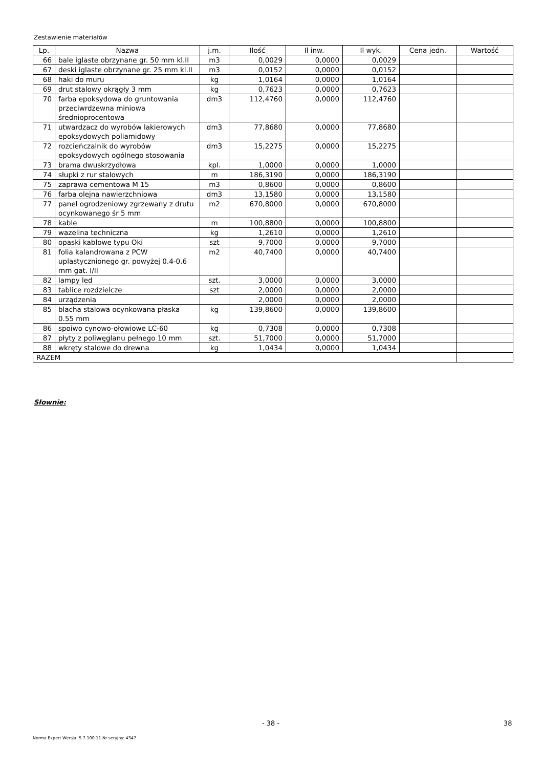Zestawienie materiałów
| Lp. | Nazwa | j.m. | Ilość | Il inw. | Il wyk. | Cena jedn. | Wartość |
| --- | --- | --- | --- | --- | --- | --- | --- |
| 66 | bale iglaste obrzynane gr. 50 mm kl.II | m3 | 0,0029 | 0,0000 | 0,0029 | | |
| 67 | deski iglaste obrzynane gr. 25 mm kl.II | m3 | 0,0152 | 0,0000 | 0,0152 | | |
| 68 | haki do muru | kg | 1,0164 | 0,0000 | 1,0164 | | |
| 69 | drut stalowy okrągły 3 mm | kg | 0,7623 | 0,0000 | 0,7623 | | |
| 70 | farba epoksydowa do gruntowania przeciwrdzewna miniowa średnioprocentowa | dm3 | 112,4760 | 0,0000 | 112,4760 | | |
| 71 | utwardzacz do wyrobów lakierowych epoksydowych poliamidowy | dm3 | 77,8680 | 0,0000 | 77,8680 | | |
| 72 | rozcieńczalnik do wyrobów epoksydowych ogólnego stosowania | dm3 | 15,2275 | 0,0000 | 15,2275 | | |
| 73 | brama dwuskrzydłowa | kpl. | 1,0000 | 0,0000 | 1,0000 | | |
| 74 | słupki z rur stalowych | m | 186,3190 | 0,0000 | 186,3190 | | |
| 75 | zaprawa cementowa M 15 | m3 | 0,8600 | 0,0000 | 0,8600 | | |
| 76 | farba olejna nawierzchniowa | dm3 | 13,1580 | 0,0000 | 13,1580 | | |
| 77 | panel ogrodzeniowy zgrzewany z drutu ocynkowanego śr 5 mm | m2 | 670,8000 | 0,0000 | 670,8000 | | |
| 78 | kable | m | 100,8800 | 0,0000 | 100,8800 | | |
| 79 | wazelina techniczna | kg | 1,2610 | 0,0000 | 1,2610 | | |
| 80 | opaski kablowe typu Oki | szt | 9,7000 | 0,0000 | 9,7000 | | |
| 81 | folia kalandrowana z PCW uplastycznionego gr. powyżej 0.4-0.6 mm gat. I/II | m2 | 40,7400 | 0,0000 | 40,7400 | | |
| 82 | lampy led | szt. | 3,0000 | 0,0000 | 3,0000 | | |
| 83 | tablice rozdzielcze | szt | 2,0000 | 0,0000 | 2,0000 | | |
| 84 | urządzenia | | 2,0000 | 0,0000 | 2,0000 | | |
| 85 | blacha stalowa ocynkowana płaska 0.55 mm | kg | 139,8600 | 0,0000 | 139,8600 | | |
| 86 | spoiwo cynowo-ołowiowe LC-60 | kg | 0,7308 | 0,0000 | 0,7308 | | |
| 87 | płyty z poliwęglanu pełnego 10 mm | szt. | 51,7000 | 0,0000 | 51,7000 | | |
| 88 | wkręty stalowe do drewna | kg | 1,0434 | 0,0000 | 1,0434 | | |
| RAZEM | | | | | | | |
Słownie:
- 38 - 38
Norma Expert Wersja: 5.7.100.11 Nr seryjny: 4347